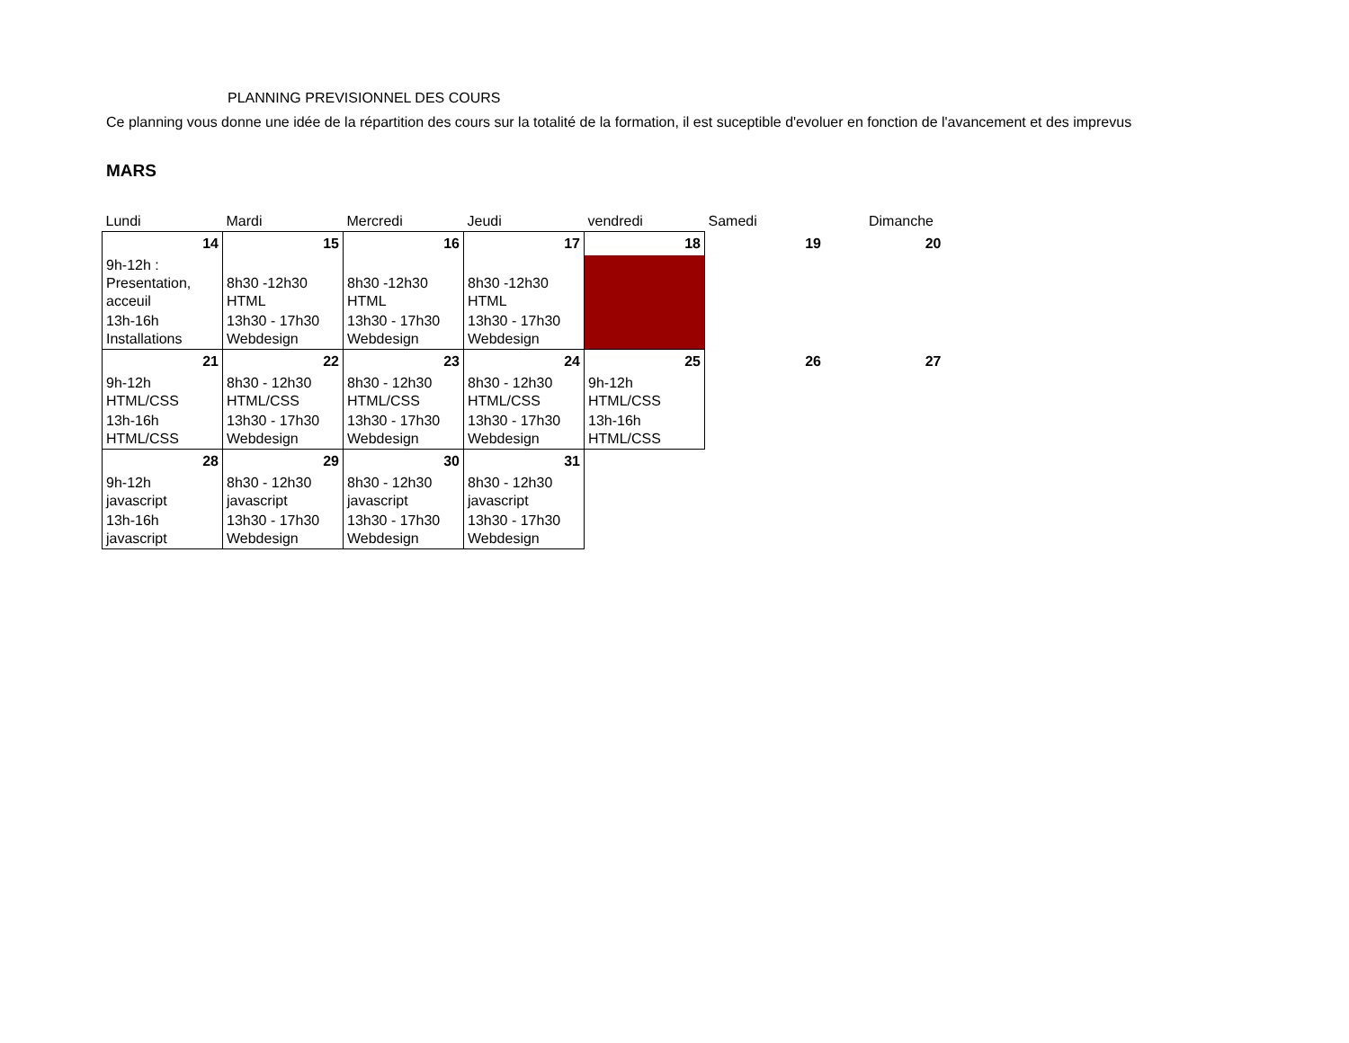PLANNING PREVISIONNEL DES COURS
Ce planning vous donne une idée de la répartition des cours sur la totalité de la formation, il est suceptible d'evoluer en fonction de l'avancement et des imprevus
MARS
| Lundi | Mardi | Mercredi | Jeudi | vendredi | Samedi | Dimanche |
| 14 | 15 | 16 | 17 | 18 | 19 | 20 |
| 9h-12h : Presentation, acceuil | 8h30 -12h30 HTML | 8h30 -12h30 HTML | 8h30 -12h30 HTML | | | |
| 13h-16h Installations | 13h30 - 17h30 Webdesign | 13h30 - 17h30 Webdesign | 13h30 - 17h30 Webdesign | | | |
| 21 | 22 | 23 | 24 | 25 | 26 | 27 |
| 9h-12h HTML/CSS | 8h30 - 12h30 HTML/CSS | 8h30 - 12h30 HTML/CSS | 8h30 - 12h30 HTML/CSS | 9h-12h HTML/CSS | | |
| 13h-16h HTML/CSS | 13h30 - 17h30 Webdesign | 13h30 - 17h30 Webdesign | 13h30 - 17h30 Webdesign | 13h-16h HTML/CSS | | |
| 28 | 29 | 30 | 31 | | | |
| 9h-12h javascript | 8h30 - 12h30 javascript | 8h30 - 12h30 javascript | 8h30 - 12h30 javascript | | | |
| 13h-16h javascript | 13h30 - 17h30 Webdesign | 13h30 - 17h30 Webdesign | 13h30 - 17h30 Webdesign | | | |